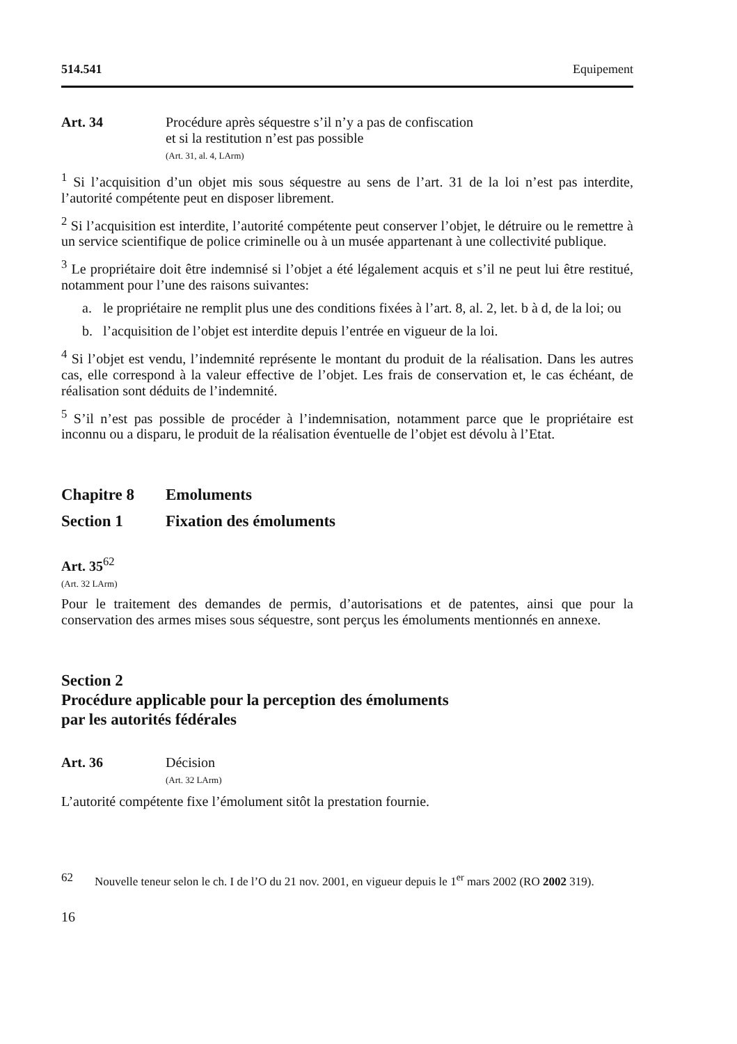514.541 Equipement
Art. 34 Procédure après séquestre s’il n’y a pas de confiscation
et si la restitution n’est pas possible
(Art. 31, al. 4, LArm)
<sup>1</sup> Si l’acquisition d’un objet mis sous séquestre au sens de l’art. 31 de la loi n’est pas interdite, l’autorité compétente peut en disposer librement.
<sup>2</sup> Si l’acquisition est interdite, l’autorité compétente peut conserver l’objet, le détruire ou le remettre à un service scientifique de police criminelle ou à un musée appartenant à une collectivité publique.
<sup>3</sup> Le propriétaire doit être indemnisé si l’objet a été légalement acquis et s’il ne peut lui être restitué, notamment pour l’une des raisons suivantes:
a. le propriétaire ne remplit plus une des conditions fixées à l’art. 8, al. 2, let. b à d, de la loi; ou
b. l’acquisition de l’objet est interdite depuis l’entrée en vigueur de la loi.
<sup>4</sup> Si l’objet est vendu, l’indemnité représente le montant du produit de la réalisation. Dans les autres cas, elle correspond à la valeur effective de l’objet. Les frais de conservation et, le cas échéant, de réalisation sont déduits de l’indemnité.
<sup>5</sup> S’il n’est pas possible de procéder à l’indemnisation, notamment parce que le propriétaire est inconnu ou a disparu, le produit de la réalisation éventuelle de l’objet est dévolu à l’Etat.
Chapitre 8 Emoluments
Section 1 Fixation des émoluments
Art. 35<sup>62</sup>
(Art. 32 LArm)
Pour le traitement des demandes de permis, d’autorisations et de patentes, ainsi que pour la conservation des armes mises sous séquestre, sont perçus les émoluments mentionnés en annexe.
Section 2
Procédure applicable pour la perception des émoluments
par les autorités fédérales
Art. 36 Décision
(Art. 32 LArm)
L’autorité compétente fixe l’émolument sitôt la prestation fournie.
62 Nouvelle teneur selon le ch. I de l’O du 21 nov. 2001, en vigueur depuis le 1<sup>er</sup> mars 2002 (RO 2002 319).
16